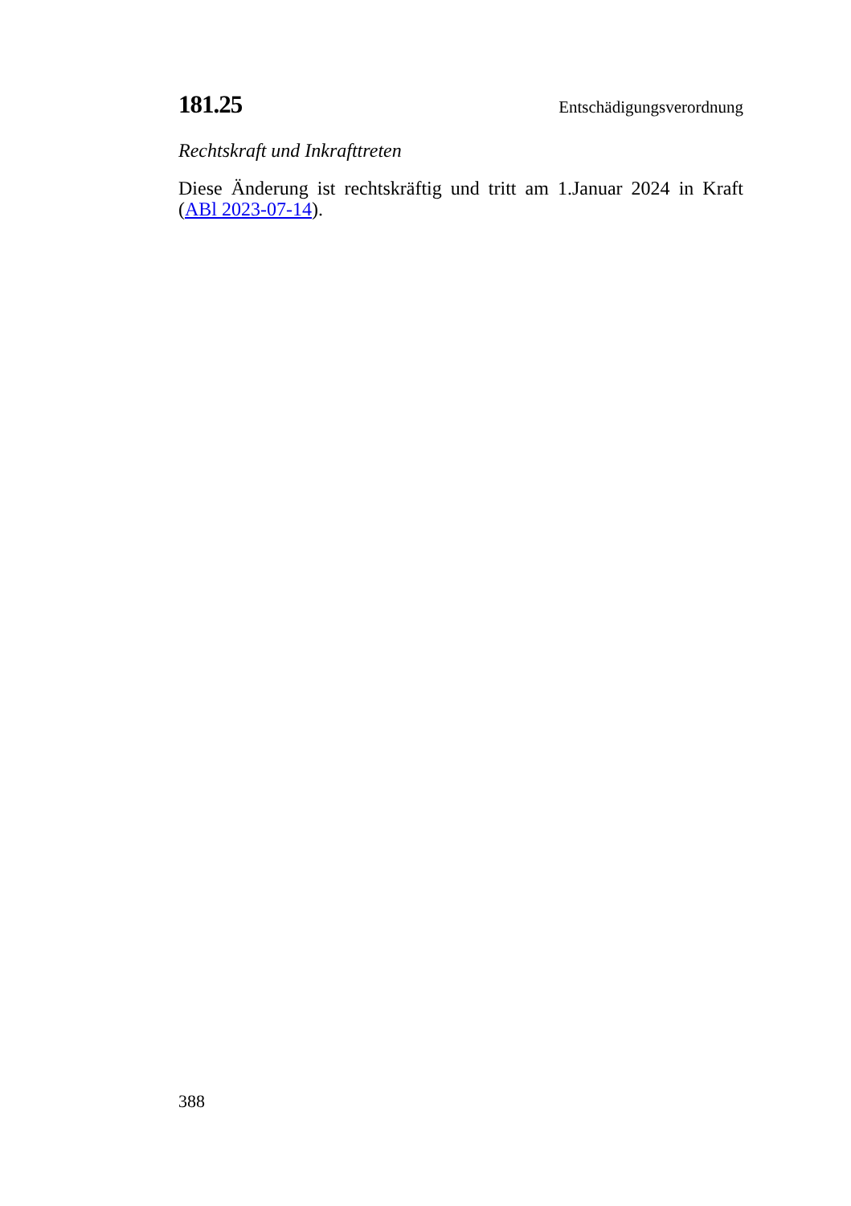181.25 Entschädigungsverordnung
Rechtskraft und Inkrafttreten
Diese Änderung ist rechtskräftig und tritt am 1.Januar 2024 in Kraft (ABl 2023-07-14).
388